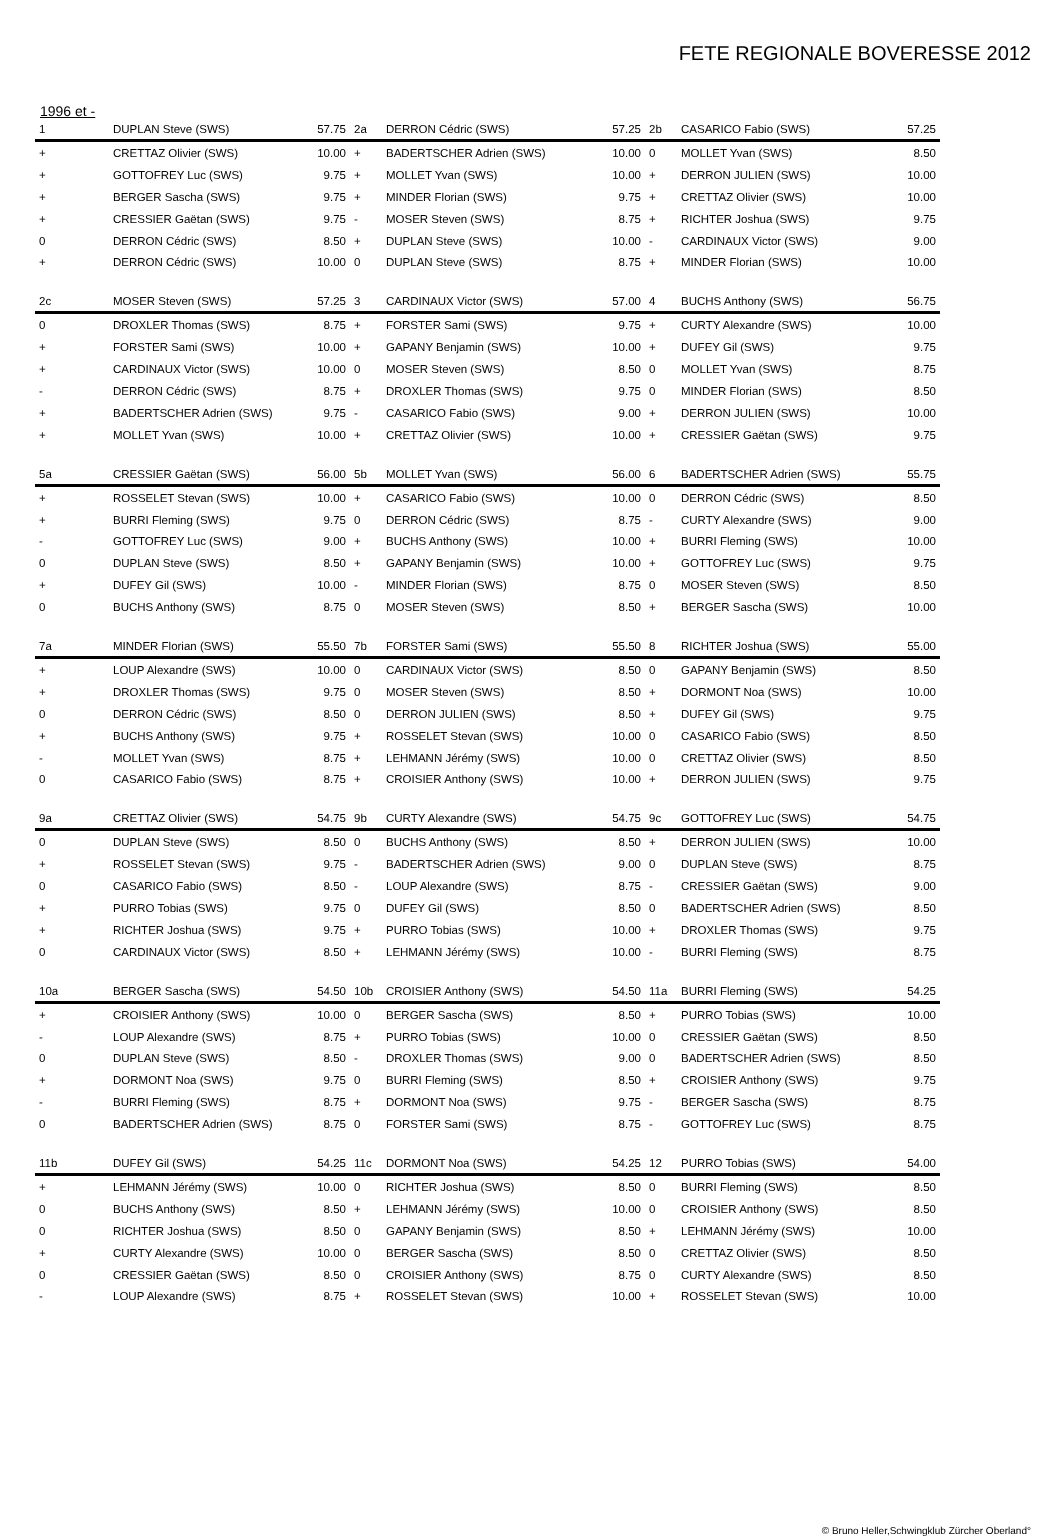FETE REGIONALE BOVERESSE 2012
1996 et -
| 1 | DUPLAN Steve (SWS) | 57.75 |
| --- | --- | --- |
| + | CRETTAZ Olivier (SWS) | 10.00 |
| + | GOTTOFREY Luc (SWS) | 9.75 |
| + | BERGER Sascha (SWS) | 9.75 |
| + | CRESSIER Gaëtan (SWS) | 9.75 |
| 0 | DERRON Cédric (SWS) | 8.50 |
| + | DERRON Cédric (SWS) | 10.00 |
| 2a | DERRON Cédric (SWS) | 57.25 |
| --- | --- | --- |
| + | BADERTSCHER Adrien (SWS) | 10.00 |
| + | MOLLET Yvan (SWS) | 10.00 |
| + | MINDER Florian (SWS) | 9.75 |
| - | MOSER Steven (SWS) | 8.75 |
| + | DUPLAN Steve (SWS) | 10.00 |
| 0 | DUPLAN Steve (SWS) | 8.75 |
| 2b | CASARICO Fabio (SWS) | 57.25 |
| --- | --- | --- |
| 0 | MOLLET Yvan (SWS) | 8.50 |
| + | DERRON JULIEN (SWS) | 10.00 |
| + | CRETTAZ Olivier (SWS) | 10.00 |
| + | RICHTER Joshua (SWS) | 9.75 |
| - | CARDINAUX Victor (SWS) | 9.00 |
| + | MINDER Florian (SWS) | 10.00 |
| 2c | MOSER Steven (SWS) | 57.25 |
| --- | --- | --- |
| 0 | DROXLER Thomas (SWS) | 8.75 |
| + | FORSTER Sami (SWS) | 10.00 |
| + | CARDINAUX Victor (SWS) | 10.00 |
| - | DERRON Cédric (SWS) | 8.75 |
| + | BADERTSCHER Adrien (SWS) | 9.75 |
| + | MOLLET Yvan (SWS) | 10.00 |
| 3 | CARDINAUX Victor (SWS) | 57.00 |
| --- | --- | --- |
| + | FORSTER Sami (SWS) | 9.75 |
| + | GAPANY Benjamin (SWS) | 10.00 |
| 0 | MOSER Steven (SWS) | 8.50 |
| + | DROXLER Thomas (SWS) | 9.75 |
| - | CASARICO Fabio (SWS) | 9.00 |
| + | CRETTAZ Olivier (SWS) | 10.00 |
| 4 | BUCHS Anthony (SWS) | 56.75 |
| --- | --- | --- |
| + | CURTY Alexandre (SWS) | 10.00 |
| + | DUFEY Gil (SWS) | 9.75 |
| 0 | MOLLET Yvan (SWS) | 8.75 |
| 0 | MINDER Florian (SWS) | 8.50 |
| + | DERRON JULIEN (SWS) | 10.00 |
| + | CRESSIER Gaëtan (SWS) | 9.75 |
| 5a | CRESSIER Gaëtan (SWS) | 56.00 |
| --- | --- | --- |
| + | ROSSELET Stevan (SWS) | 10.00 |
| + | BURRI Fleming (SWS) | 9.75 |
| - | GOTTOFREY Luc (SWS) | 9.00 |
| 0 | DUPLAN Steve (SWS) | 8.50 |
| + | DUFEY Gil (SWS) | 10.00 |
| 0 | BUCHS Anthony (SWS) | 8.75 |
| 5b | MOLLET Yvan (SWS) | 56.00 |
| --- | --- | --- |
| + | CASARICO Fabio (SWS) | 10.00 |
| 0 | DERRON Cédric (SWS) | 8.75 |
| + | BUCHS Anthony (SWS) | 10.00 |
| + | GAPANY Benjamin (SWS) | 10.00 |
| - | MINDER Florian (SWS) | 8.75 |
| 0 | MOSER Steven (SWS) | 8.50 |
| 6 | BADERTSCHER Adrien (SWS) | 55.75 |
| --- | --- | --- |
| 0 | DERRON Cédric (SWS) | 8.50 |
| - | CURTY Alexandre (SWS) | 9.00 |
| + | BURRI Fleming (SWS) | 10.00 |
| + | GOTTOFREY Luc (SWS) | 9.75 |
| 0 | MOSER Steven (SWS) | 8.50 |
| + | BERGER Sascha (SWS) | 10.00 |
| 7a | MINDER Florian (SWS) | 55.50 |
| --- | --- | --- |
| + | LOUP Alexandre (SWS) | 10.00 |
| + | DROXLER Thomas (SWS) | 9.75 |
| 0 | DERRON Cédric (SWS) | 8.50 |
| + | BUCHS Anthony (SWS) | 9.75 |
| - | MOLLET Yvan (SWS) | 8.75 |
| 0 | CASARICO Fabio (SWS) | 8.75 |
| 7b | FORSTER Sami (SWS) | 55.50 |
| --- | --- | --- |
| 0 | CARDINAUX Victor (SWS) | 8.50 |
| 0 | MOSER Steven (SWS) | 8.50 |
| 0 | DERRON JULIEN (SWS) | 8.50 |
| + | ROSSELET Stevan (SWS) | 10.00 |
| + | LEHMANN Jérémy (SWS) | 10.00 |
| + | CROISIER Anthony (SWS) | 10.00 |
| 8 | RICHTER Joshua (SWS) | 55.00 |
| --- | --- | --- |
| 0 | GAPANY Benjamin (SWS) | 8.50 |
| + | DORMONT Noa (SWS) | 10.00 |
| + | DUFEY Gil (SWS) | 9.75 |
| 0 | CASARICO Fabio (SWS) | 8.50 |
| 0 | CRETTAZ Olivier (SWS) | 8.50 |
| + | DERRON JULIEN (SWS) | 9.75 |
| 9a | CRETTAZ Olivier (SWS) | 54.75 |
| --- | --- | --- |
| 0 | DUPLAN Steve (SWS) | 8.50 |
| + | ROSSELET Stevan (SWS) | 9.75 |
| 0 | CASARICO Fabio (SWS) | 8.50 |
| + | PURRO Tobias (SWS) | 9.75 |
| + | RICHTER Joshua (SWS) | 9.75 |
| 0 | CARDINAUX Victor (SWS) | 8.50 |
| 9b | CURTY Alexandre (SWS) | 54.75 |
| --- | --- | --- |
| 0 | BUCHS Anthony (SWS) | 8.50 |
| - | BADERTSCHER Adrien (SWS) | 9.00 |
| - | LOUP Alexandre (SWS) | 8.75 |
| 0 | DUFEY Gil (SWS) | 8.50 |
| + | PURRO Tobias (SWS) | 10.00 |
| + | LEHMANN Jérémy (SWS) | 10.00 |
| 9c | GOTTOFREY Luc (SWS) | 54.75 |
| --- | --- | --- |
| + | DERRON JULIEN (SWS) | 10.00 |
| 0 | DUPLAN Steve (SWS) | 8.75 |
| - | CRESSIER Gaëtan (SWS) | 9.00 |
| 0 | BADERTSCHER Adrien (SWS) | 8.50 |
| + | DROXLER Thomas (SWS) | 9.75 |
| - | BURRI Fleming (SWS) | 8.75 |
| 10a | BERGER Sascha (SWS) | 54.50 |
| --- | --- | --- |
| + | CROISIER Anthony (SWS) | 10.00 |
| - | LOUP Alexandre (SWS) | 8.75 |
| 0 | DUPLAN Steve (SWS) | 8.50 |
| + | DORMONT Noa (SWS) | 9.75 |
| - | BURRI Fleming (SWS) | 8.75 |
| 0 | BADERTSCHER Adrien (SWS) | 8.75 |
| 10b | CROISIER Anthony (SWS) | 54.50 |
| --- | --- | --- |
| 0 | BERGER Sascha (SWS) | 8.50 |
| + | PURRO Tobias (SWS) | 10.00 |
| - | DROXLER Thomas (SWS) | 9.00 |
| 0 | BURRI Fleming (SWS) | 8.50 |
| + | DORMONT Noa (SWS) | 9.75 |
| 0 | FORSTER Sami (SWS) | 8.75 |
| 11a | BURRI Fleming (SWS) | 54.25 |
| --- | --- | --- |
| + | PURRO Tobias (SWS) | 10.00 |
| 0 | CRESSIER Gaëtan (SWS) | 8.50 |
| 0 | BADERTSCHER Adrien (SWS) | 8.50 |
| + | CROISIER Anthony (SWS) | 9.75 |
| - | BERGER Sascha (SWS) | 8.75 |
| - | GOTTOFREY Luc (SWS) | 8.75 |
| 11b | DUFEY Gil (SWS) | 54.25 |
| --- | --- | --- |
| + | LEHMANN Jérémy (SWS) | 10.00 |
| 0 | BUCHS Anthony (SWS) | 8.50 |
| 0 | RICHTER Joshua (SWS) | 8.50 |
| + | CURTY Alexandre (SWS) | 10.00 |
| 0 | CRESSIER Gaëtan (SWS) | 8.50 |
| - | LOUP Alexandre (SWS) | 8.75 |
| 11c | DORMONT Noa (SWS) | 54.25 |
| --- | --- | --- |
| 0 | RICHTER Joshua (SWS) | 8.50 |
| + | LEHMANN Jérémy (SWS) | 10.00 |
| 0 | GAPANY Benjamin (SWS) | 8.50 |
| 0 | BERGER Sascha (SWS) | 8.50 |
| 0 | CROISIER Anthony (SWS) | 8.75 |
| + | ROSSELET Stevan (SWS) | 10.00 |
| 12 | PURRO Tobias (SWS) | 54.00 |
| --- | --- | --- |
| 0 | BURRI Fleming (SWS) | 8.50 |
| 0 | CROISIER Anthony (SWS) | 8.50 |
| + | LEHMANN Jérémy (SWS) | 10.00 |
| 0 | CRETTAZ Olivier (SWS) | 8.50 |
| 0 | CURTY Alexandre (SWS) | 8.50 |
| + | ROSSELET Stevan (SWS) | 10.00 |
© Bruno Heller,Schwingklub Zürcher Oberland°